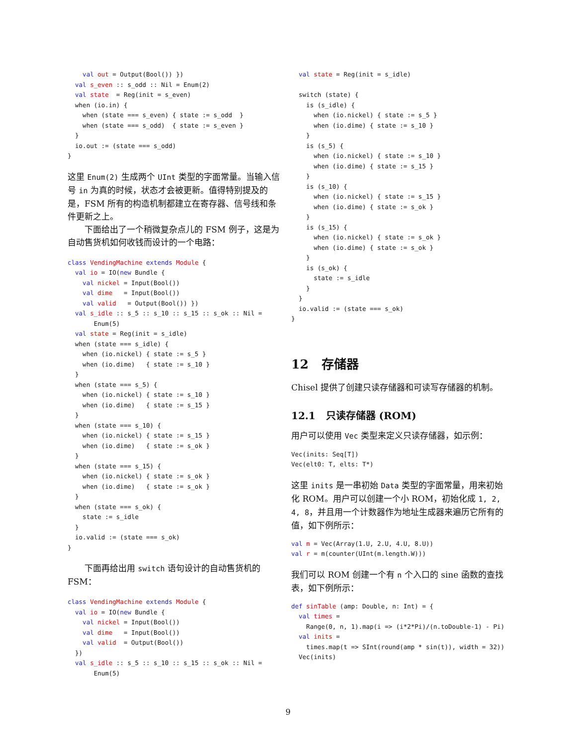val out = Output(Bool()) })
  val s_even :: s_odd :: Nil = Enum(2)
  val state  = Reg(init = s_even)
  when (io.in) {
    when (state === s_even) { state := s_odd  }
    when (state === s_odd)  { state := s_even }
  }
  io.out := (state === s_odd)
}
这里 Enum(2) 生成两个 UInt 类型的字面常量。当输入信号 in 为真的时候，状态才会被更新。值得特别提及的是，FSM 所有的构造机制都建立在寄存器、信号线和条件更新之上。
下面给出了一个稍微复杂点儿的 FSM 例子，这是为自动售货机如何收钱而设计的一个电路：
class VendingMachine extends Module {
  val io = IO(new Bundle {
    val nickel = Input(Bool())
    val dime   = Input(Bool())
    val valid   = Output(Bool()) })
  val s_idle :: s_5 :: s_10 :: s_15 :: s_ok :: Nil =
       Enum(5)
  val state = Reg(init = s_idle)
  when (state === s_idle) {
    when (io.nickel) { state := s_5 }
    when (io.dime)   { state := s_10 }
  }
  when (state === s_5) {
    when (io.nickel) { state := s_10 }
    when (io.dime)   { state := s_15 }
  }
  when (state === s_10) {
    when (io.nickel) { state := s_15 }
    when (io.dime)   { state := s_ok }
  }
  when (state === s_15) {
    when (io.nickel) { state := s_ok }
    when (io.dime)   { state := s_ok }
  }
  when (state === s_ok) {
    state := s_idle
  }
  io.valid := (state === s_ok)
}
下面再给出用 switch 语句设计的自动售货机的 FSM：
class VendingMachine extends Module {
  val io = IO(new Bundle {
    val nickel = Input(Bool())
    val dime   = Input(Bool())
    val valid  = Output(Bool())
  })
  val s_idle :: s_5 :: s_10 :: s_15 :: s_ok :: Nil =
       Enum(5)
  val state = Reg(init = s_idle)

  switch (state) {
    is (s_idle) {
      when (io.nickel) { state := s_5 }
      when (io.dime) { state := s_10 }
    }
    is (s_5) {
      when (io.nickel) { state := s_10 }
      when (io.dime) { state := s_15 }
    }
    is (s_10) {
      when (io.nickel) { state := s_15 }
      when (io.dime) { state := s_ok }
    }
    is (s_15) {
      when (io.nickel) { state := s_ok }
      when (io.dime) { state := s_ok }
    }
    is (s_ok) {
      state := s_idle
    }
  }
  io.valid := (state === s_ok)
}
12 存储器
Chisel 提供了创建只读存储器和可读写存储器的机制。
12.1 只读存储器 (ROM)
用户可以使用 Vec 类型来定义只读存储器，如示例：
Vec(inits: Seq[T])
Vec(elt0: T, elts: T*)
这里 inits 是一串初始 Data 类型的字面常量，用来初始化 ROM。用户可以创建一个小 ROM，初始化成 1, 2, 4, 8，并且用一个计数器作为地址生成器来遍历它所有的值，如下例所示：
val m = Vec(Array(1.U, 2.U, 4.U, 8.U))
val r = m(counter(UInt(m.length.W)))
我们可以 ROM 创建一个有 n 个入口的 sine 函数的查找表，如下例所示：
def sinTable (amp: Double, n: Int) = {
  val times =
    Range(0, n, 1).map(i => (i*2*Pi)/(n.toDouble-1) - Pi)
  val inits =
    times.map(t => SInt(round(amp * sin(t)), width = 32))
  Vec(inits)
9